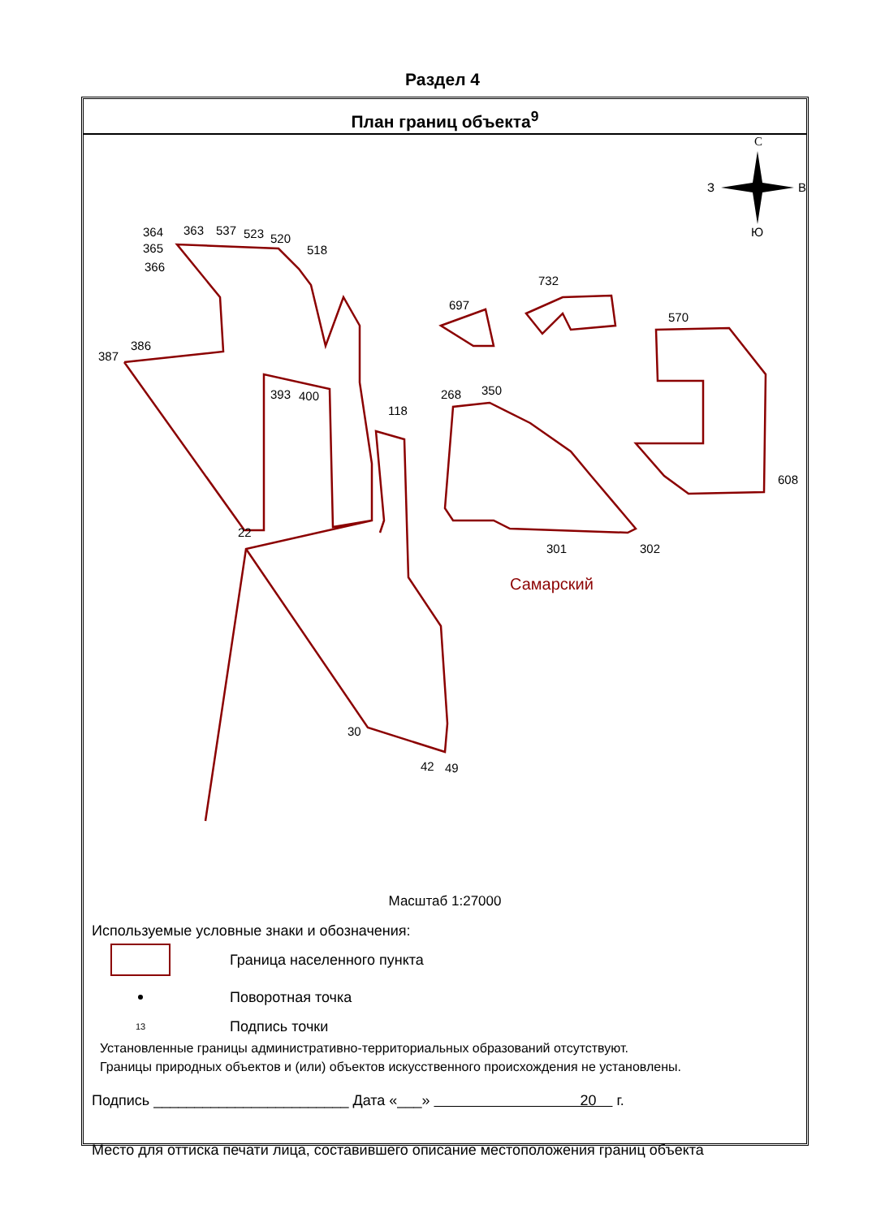Раздел 4
План границ объекта<sup>9</sup>
364
363
537
523
520
518
365
366
387
386
393
400
118
22
Самарский
268
350
301
302
570
608
732
697
30
42
49
С
В
З
Ю
Масштаб 1:27000
Используемые условные знаки и обозначения:
Граница населенного пункта
Поворотная точка
13
Подпись точки
Установленные границы административно-территориальных образований отсутствуют.
Границы природных объектов и (или) объектов искусственного происхождения не установлены.
Подпись ________________________ Дата «___» 20 г.
Место для оттиска печати лица, составившего описание местоположения границ объекта